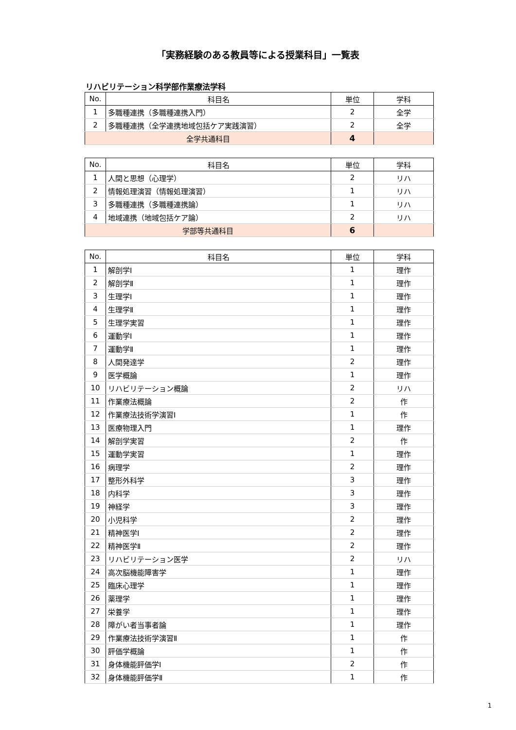「実務経験のある教員等による授業科目」一覧表
リハビリテーション科学部作業療法学科
| No. | 科目名 | 単位 | 学科 |
| --- | --- | --- | --- |
| 1 | 多職種連携（多職種連携入門） | 2 | 全学 |
| 2 | 多職種連携（全学連携地域包括ケア実践演習） | 2 | 全学 |
| 全学共通科目 | | 4 | |
| No. | 科目名 | 単位 | 学科 |
| --- | --- | --- | --- |
| 1 | 人間と思想（心理学） | 2 | リハ |
| 2 | 情報処理演習（情報処理演習） | 1 | リハ |
| 3 | 多職種連携（多職種連携論） | 1 | リハ |
| 4 | 地域連携（地域包括ケア論） | 2 | リハ |
| 学部等共通科目 | | 6 | |
| No. | 科目名 | 単位 | 学科 |
| --- | --- | --- | --- |
| 1 | 解剖学Ⅰ | 1 | 理作 |
| 2 | 解剖学Ⅱ | 1 | 理作 |
| 3 | 生理学Ⅰ | 1 | 理作 |
| 4 | 生理学Ⅱ | 1 | 理作 |
| 5 | 生理学実習 | 1 | 理作 |
| 6 | 運動学Ⅰ | 1 | 理作 |
| 7 | 運動学Ⅱ | 1 | 理作 |
| 8 | 人間発達学 | 2 | 理作 |
| 9 | 医学概論 | 1 | 理作 |
| 10 | リハビリテーション概論 | 2 | リハ |
| 11 | 作業療法概論 | 2 | 作 |
| 12 | 作業療法技術学演習Ⅰ | 1 | 作 |
| 13 | 医療物理入門 | 1 | 理作 |
| 14 | 解剖学実習 | 2 | 作 |
| 15 | 運動学実習 | 1 | 理作 |
| 16 | 病理学 | 2 | 理作 |
| 17 | 整形外科学 | 3 | 理作 |
| 18 | 内科学 | 3 | 理作 |
| 19 | 神経学 | 3 | 理作 |
| 20 | 小児科学 | 2 | 理作 |
| 21 | 精神医学Ⅰ | 2 | 理作 |
| 22 | 精神医学Ⅱ | 2 | 理作 |
| 23 | リハビリテーション医学 | 2 | リハ |
| 24 | 高次脳機能障害学 | 1 | 理作 |
| 25 | 臨床心理学 | 1 | 理作 |
| 26 | 薬理学 | 1 | 理作 |
| 27 | 栄養学 | 1 | 理作 |
| 28 | 障がい者当事者論 | 1 | 理作 |
| 29 | 作業療法技術学演習Ⅱ | 1 | 作 |
| 30 | 評価学概論 | 1 | 作 |
| 31 | 身体機能評価学Ⅰ | 2 | 作 |
| 32 | 身体機能評価学Ⅱ | 1 | 作 |
1